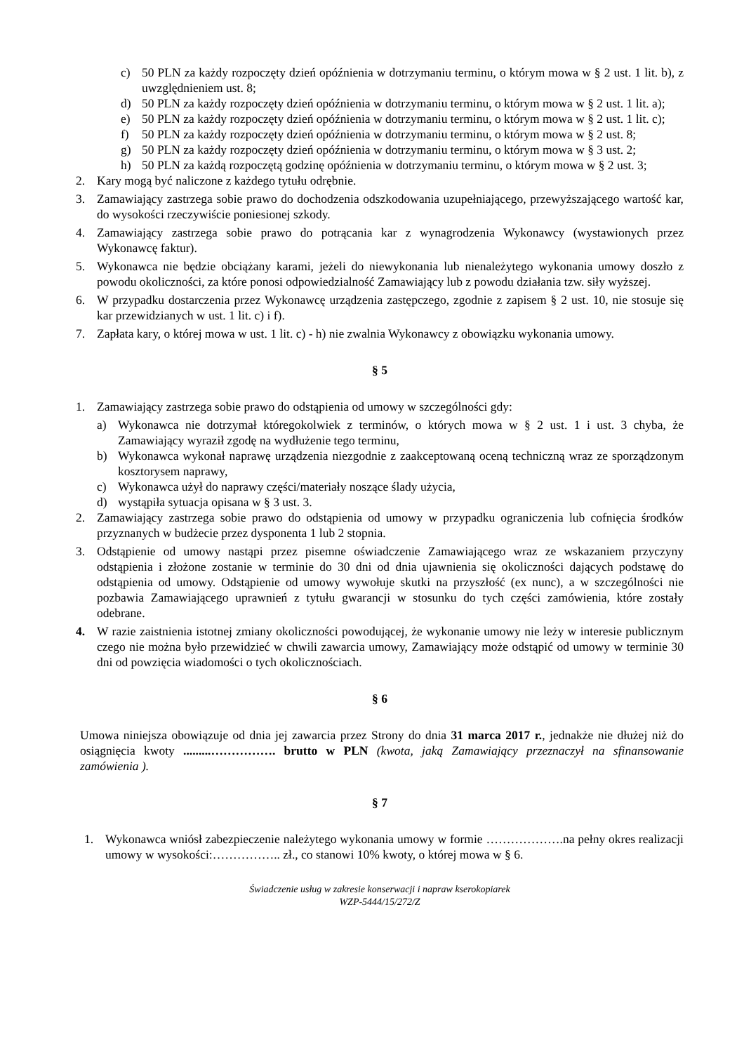c) 50 PLN za każdy rozpoczęty dzień opóźnienia w dotrzymaniu terminu, o którym mowa w § 2 ust. 1 lit. b), z uwzględnieniem ust. 8;
d) 50 PLN za każdy rozpoczęty dzień opóźnienia w dotrzymaniu terminu, o którym mowa w § 2 ust. 1 lit. a);
e) 50 PLN za każdy rozpoczęty dzień opóźnienia w dotrzymaniu terminu, o którym mowa w § 2 ust. 1 lit. c);
f) 50 PLN za każdy rozpoczęty dzień opóźnienia w dotrzymaniu terminu, o którym mowa w § 2 ust. 8;
g) 50 PLN za każdy rozpoczęty dzień opóźnienia w dotrzymaniu terminu, o którym mowa w § 3 ust. 2;
h) 50 PLN za każdą rozpoczętą godzinę opóźnienia w dotrzymaniu terminu, o którym mowa w § 2 ust. 3;
2. Kary mogą być naliczone z każdego tytułu odrębnie.
3. Zamawiający zastrzega sobie prawo do dochodzenia odszkodowania uzupełniającego, przewyższającego wartość kar, do wysokości rzeczywiście poniesionej szkody.
4. Zamawiający zastrzega sobie prawo do potrącania kar z wynagrodzenia Wykonawcy (wystawionych przez Wykonawcę faktur).
5. Wykonawca nie będzie obciążany karami, jeżeli do niewykonania lub nienależytego wykonania umowy doszło z powodu okoliczności, za które ponosi odpowiedzialność Zamawiający lub z powodu działania tzw. siły wyższej.
6. W przypadku dostarczenia przez Wykonawcę urządzenia zastępczego, zgodnie z zapisem § 2 ust. 10, nie stosuje się kar przewidzianych w ust. 1 lit. c) i f).
7. Zapłata kary, o której mowa w ust. 1 lit. c) - h) nie zwalnia Wykonawcy z obowiązku wykonania umowy.
§ 5
1. Zamawiający zastrzega sobie prawo do odstąpienia od umowy w szczególności gdy:
a) Wykonawca nie dotrzymał któregokolwiek z terminów, o których mowa w § 2 ust. 1 i ust. 3 chyba, że Zamawiający wyraził zgodę na wydłużenie tego terminu,
b) Wykonawca wykonał naprawę urządzenia niezgodnie z zaakceptowaną oceną techniczną wraz ze sporządzonym kosztorysem naprawy,
c) Wykonawca użył do naprawy części/materiały noszące ślady użycia,
d) wystąpiła sytuacja opisana w § 3 ust. 3.
2. Zamawiający zastrzega sobie prawo do odstąpienia od umowy w przypadku ograniczenia lub cofnięcia środków przyznanych w budżecie przez dysponenta 1 lub 2 stopnia.
3. Odstąpienie od umowy nastąpi przez pisemne oświadczenie Zamawiającego wraz ze wskazaniem przyczyny odstąpienia i złożone zostanie w terminie do 30 dni od dnia ujawnienia się okoliczności dających podstawę do odstąpienia od umowy. Odstąpienie od umowy wywołuje skutki na przyszłość (ex nunc), a w szczególności nie pozbawia Zamawiającego uprawnień z tytułu gwarancji w stosunku do tych części zamówienia, które zostały odebrane.
4. W razie zaistnienia istotnej zmiany okoliczności powodującej, że wykonanie umowy nie leży w interesie publicznym czego nie można było przewidzieć w chwili zawarcia umowy, Zamawiający może odstąpić od umowy w terminie 30 dni od powzięcia wiadomości o tych okolicznościach.
§ 6
Umowa niniejsza obowiązuje od dnia jej zawarcia przez Strony do dnia 31 marca 2017 r., jednakże nie dłużej niż do osiągnięcia kwoty .........……………. brutto w PLN (kwota, jaką Zamawiający przeznaczył na sfinansowanie zamówienia ).
§ 7
1. Wykonawca wniósł zabezpieczenie należytego wykonania umowy w formie ……………….na pełny okres realizacji umowy w wysokości:…………….. zł., co stanowi 10% kwoty, o której mowa w § 6.
Świadczenie usług w zakresie konserwacji i napraw kserokopiarek
WZP-5444/15/272/Z